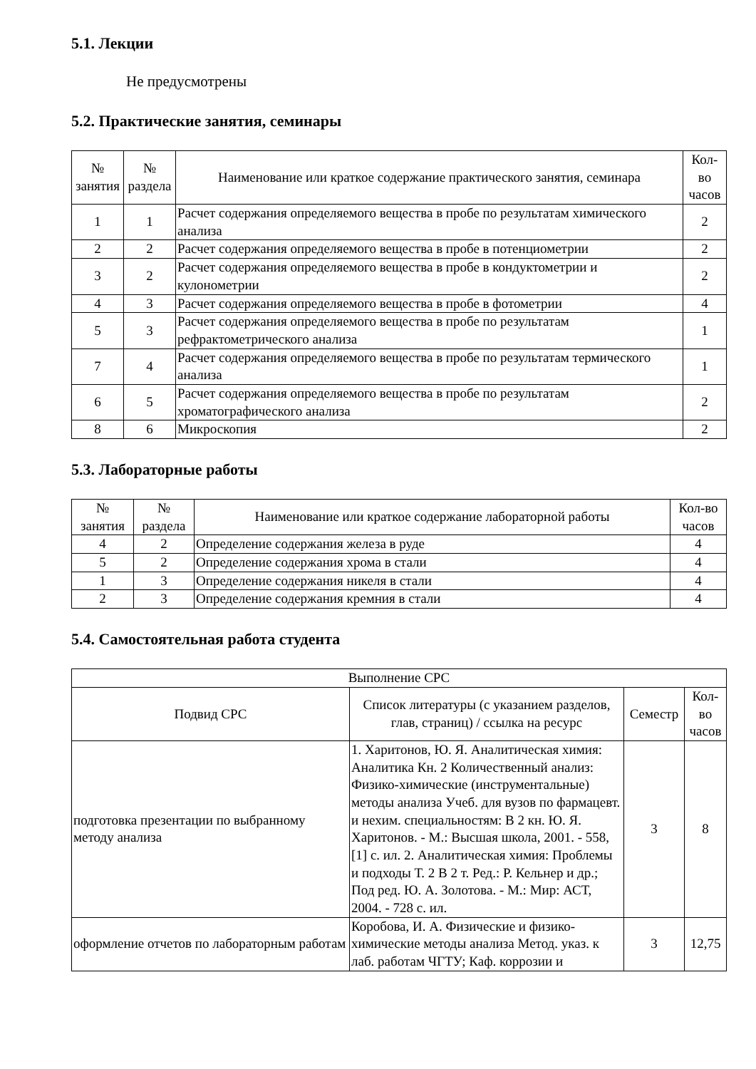5.1. Лекции
Не предусмотрены
5.2. Практические занятия, семинары
| № занятия | № раздела | Наименование или краткое содержание практического занятия, семинара | Кол- во часов |
| --- | --- | --- | --- |
| 1 | 1 | Расчет содержания определяемого вещества в пробе по результатам химического анализа | 2 |
| 2 | 2 | Расчет содержания определяемого вещества в пробе в потенциометрии | 2 |
| 3 | 2 | Расчет содержания определяемого вещества в пробе в кондуктометрии и кулонометрии | 2 |
| 4 | 3 | Расчет содержания определяемого вещества в пробе в фотометрии | 4 |
| 5 | 3 | Расчет содержания определяемого вещества в пробе по результатам рефрактометрического анализа | 1 |
| 7 | 4 | Расчет содержания определяемого вещества в пробе по результатам термического анализа | 1 |
| 6 | 5 | Расчет содержания определяемого вещества в пробе по результатам хроматографического анализа | 2 |
| 8 | 6 | Микроскопия | 2 |
5.3. Лабораторные работы
| № занятия | № раздела | Наименование или краткое содержание лабораторной работы | Кол-во часов |
| --- | --- | --- | --- |
| 4 | 2 | Определение содержания железа в руде | 4 |
| 5 | 2 | Определение содержания хрома в стали | 4 |
| 1 | 3 | Определение содержания никеля в стали | 4 |
| 2 | 3 | Определение содержания кремния в стали | 4 |
5.4. Самостоятельная работа студента
| Выполнение СРС | | | |
| --- | --- | --- | --- |
| Подвид СРС | Список литературы (с указанием разделов, глав, страниц) / ссылка на ресурс | Семестр | Кол- во часов |
| подготовка презентации по выбранному методу анализа | 1. Харитонов, Ю. Я. Аналитическая химия: Аналитика Кн. 2 Количественный анализ: Физико-химические (инструментальные) методы анализа Учеб. для вузов по фармацевт. и нехим. специальностям: В 2 кн. Ю. Я. Харитонов. - М.: Высшая школа, 2001. - 558,[1] с. ил. 2. Аналитическая химия: Проблемы и подходы Т. 2 В 2 т. Ред.: Р. Кельнер и др.; Под ред. Ю. А. Золотова. - М.: Мир: АСТ, 2004. - 728 с. ил. | 3 | 8 |
| оформление отчетов по лабораторным работам | Коробова, И. А. Физические и физико-химические методы анализа Метод. указ. к лаб. работам ЧГТУ; Каф. коррозии и | 3 | 12,75 |